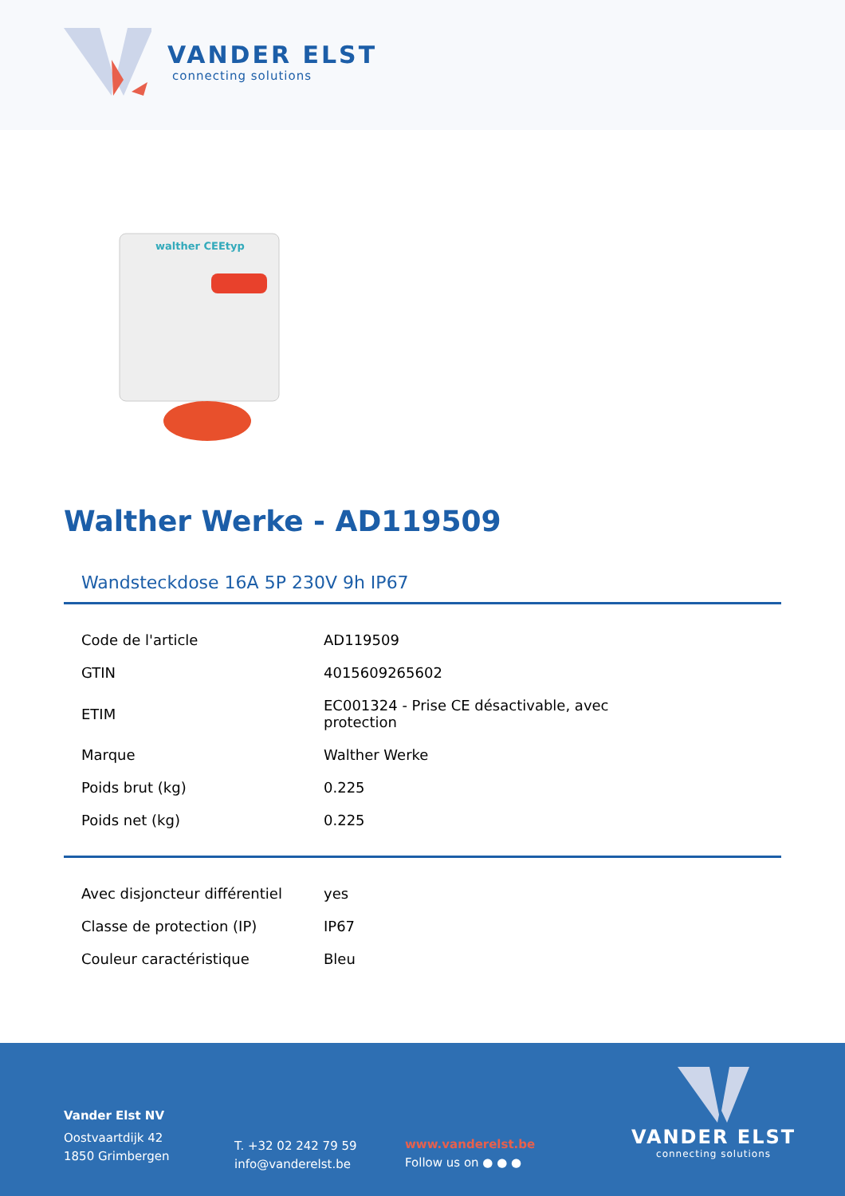VANDER ELST
connecting solutions
walther CEEtyp
Walther Werke - AD119509
Wandsteckdose 16A 5P 230V 9h IP67
| Code de l'article | AD119509 |
| GTIN | 4015609265602 |
| ETIM | EC001324 - Prise CE désactivable, avec protection |
| Marque | Walther Werke |
| Poids brut (kg) | 0.225 |
| Poids net (kg) | 0.225 |
| Avec disjoncteur différentiel | yes |
| Classe de protection (IP) | IP67 |
| Couleur caractéristique | Bleu |
Vander Elst NV
Oostvaartdijk 42
1850 Grimbergen
T. +32 02 242 79 59
info@vanderelst.be
www.vanderelst.be
Follow us on ● ● ●
VANDER ELST
connecting solutions